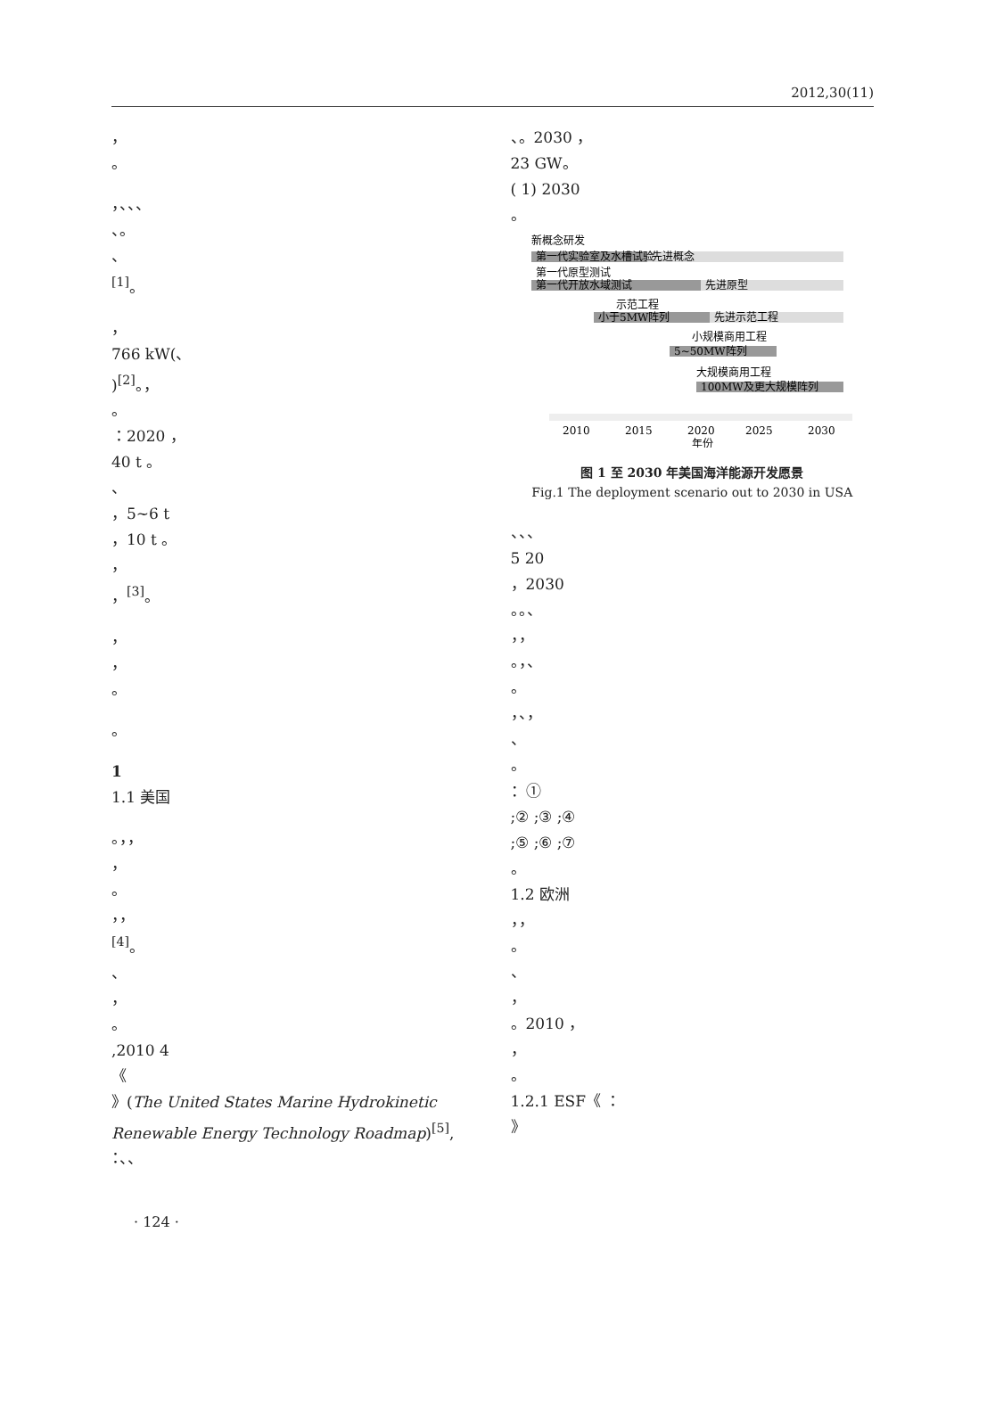2012,30(11)
，
。
，、、、
、。
、
<sup>[1]</sup>。
，
766 kW(、
)<sup>[2]</sup>。，
。
：2020 ，
40 t 。
、
，5~6 t
，10 t 。
，
，<sup>[3]</sup>。
，
，
。
。
1
1.1 美国
。，，
，
。
，，
<sup>[4]</sup>。
、
，
。
,2010 4
《
》(The United States Marine Hydrokinetic Renewable Energy Technology Roadmap)<sup>[5]</sup>,
：、、
、。2030 ，
23 GW。
( 1) 2030
。
新概念研发
第一代实验室及水槽试验
先进概念
第一代原型测试
第一代开放水域测试
先进原型
示范工程
小于5MW阵列
先进示范工程
小规模商用工程
5~50MW阵列
大规模商用工程
100MW及更大规模阵列
2010
2015
2020
2025
2030
年份
图 1 至 2030 年美国海洋能源开发愿景
Fig.1 The deployment scenario out to 2030 in USA
、、、
5 20
，2030
。。、
，，
。，、
。
，、，
、
。
：①
;② ;③ ;④
;⑤ ;⑥ ;⑦
。
1.2 欧洲
，，
。
、
，
。2010 ，
，
。
1.2.1 ESF《 ：
》
· 124 ·